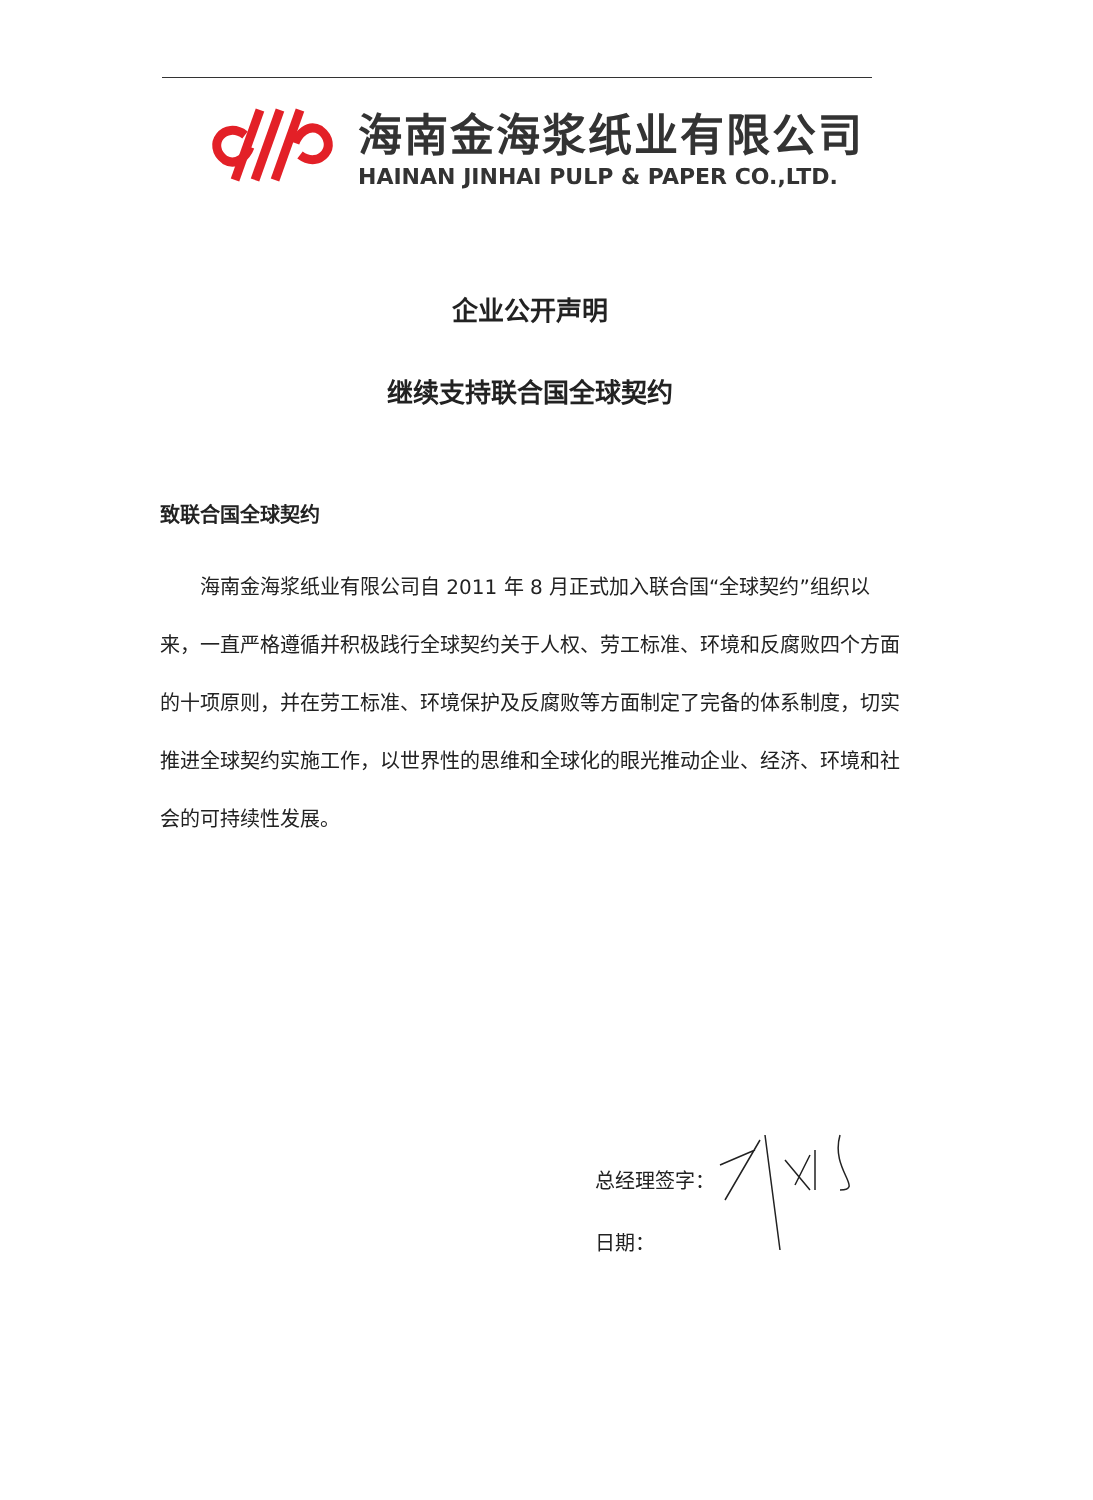海南金海浆纸业有限公司
HAINAN JINHAI PULP & PAPER CO.,LTD.
企业公开声明
继续支持联合国全球契约
致联合国全球契约
海南金海浆纸业有限公司自 2011 年 8 月正式加入联合国“全球契约”组织以来，一直严格遵循并积极践行全球契约关于人权、劳工标准、环境和反腐败四个方面的十项原则，并在劳工标准、环境保护及反腐败等方面制定了完备的体系制度，切实推进全球契约实施工作，以世界性的思维和全球化的眼光推动企业、经济、环境和社会的可持续性发展。
总经理签字：
日期：